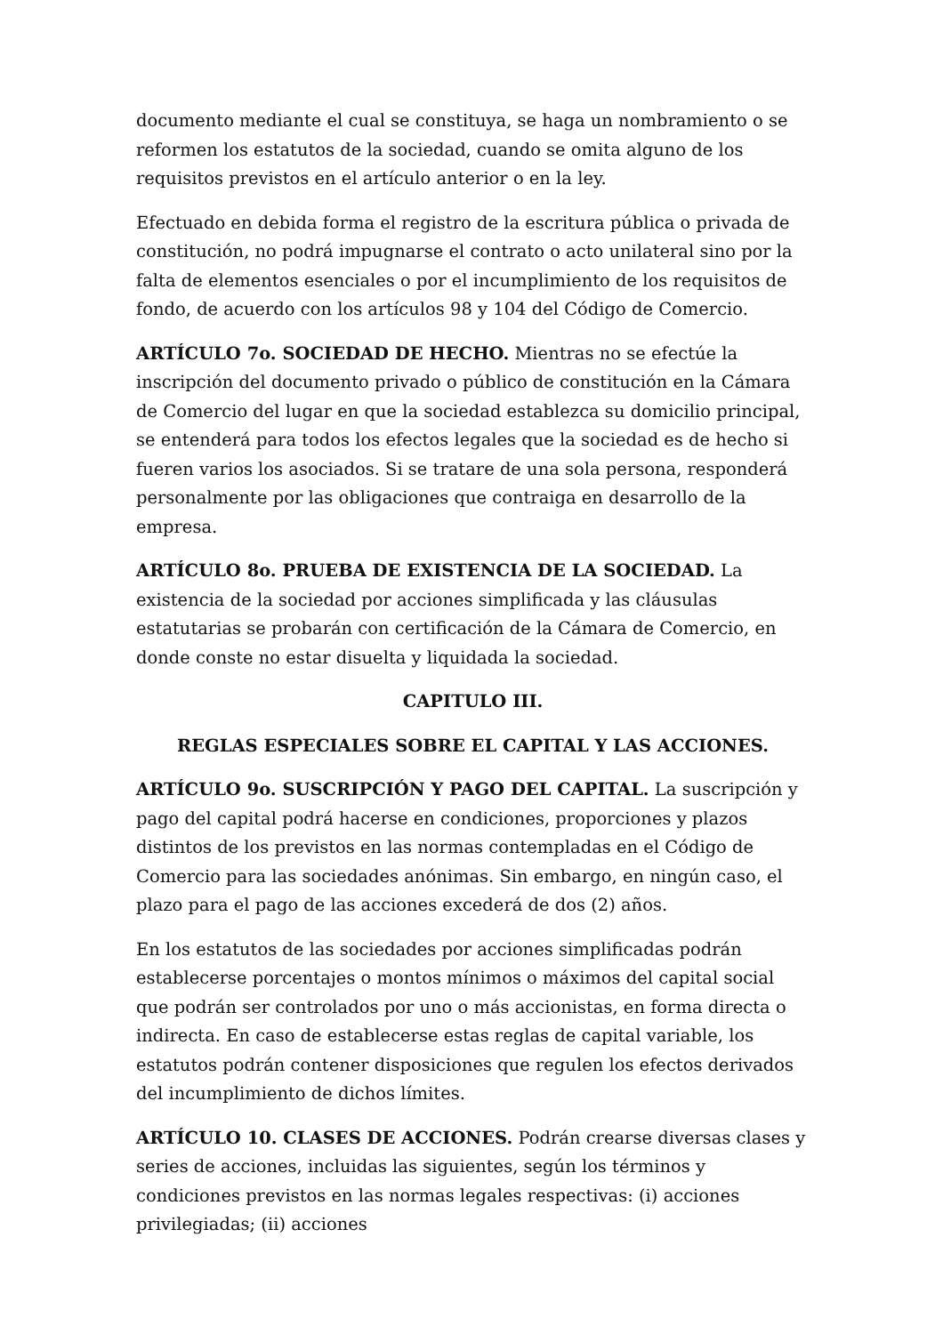documento mediante el cual se constituya, se haga un nombramiento o se reformen los estatutos de la sociedad, cuando se omita alguno de los requisitos previstos en el artículo anterior o en la ley.
Efectuado en debida forma el registro de la escritura pública o privada de constitución, no podrá impugnarse el contrato o acto unilateral sino por la falta de elementos esenciales o por el incumplimiento de los requisitos de fondo, de acuerdo con los artículos 98 y 104 del Código de Comercio.
ARTÍCULO 7o. SOCIEDAD DE HECHO. Mientras no se efectúe la inscripción del documento privado o público de constitución en la Cámara de Comercio del lugar en que la sociedad establezca su domicilio principal, se entenderá para todos los efectos legales que la sociedad es de hecho si fueren varios los asociados. Si se tratare de una sola persona, responderá personalmente por las obligaciones que contraiga en desarrollo de la empresa.
ARTÍCULO 8o. PRUEBA DE EXISTENCIA DE LA SOCIEDAD. La existencia de la sociedad por acciones simplificada y las cláusulas estatutarias se probarán con certificación de la Cámara de Comercio, en donde conste no estar disuelta y liquidada la sociedad.
CAPITULO III.
REGLAS ESPECIALES SOBRE EL CAPITAL Y LAS ACCIONES.
ARTÍCULO 9o. SUSCRIPCIÓN Y PAGO DEL CAPITAL. La suscripción y pago del capital podrá hacerse en condiciones, proporciones y plazos distintos de los previstos en las normas contempladas en el Código de Comercio para las sociedades anónimas. Sin embargo, en ningún caso, el plazo para el pago de las acciones excederá de dos (2) años.
En los estatutos de las sociedades por acciones simplificadas podrán establecerse porcentajes o montos mínimos o máximos del capital social que podrán ser controlados por uno o más accionistas, en forma directa o indirecta. En caso de establecerse estas reglas de capital variable, los estatutos podrán contener disposiciones que regulen los efectos derivados del incumplimiento de dichos límites.
ARTÍCULO 10. CLASES DE ACCIONES. Podrán crearse diversas clases y series de acciones, incluidas las siguientes, según los términos y condiciones previstos en las normas legales respectivas: (i) acciones privilegiadas; (ii) acciones